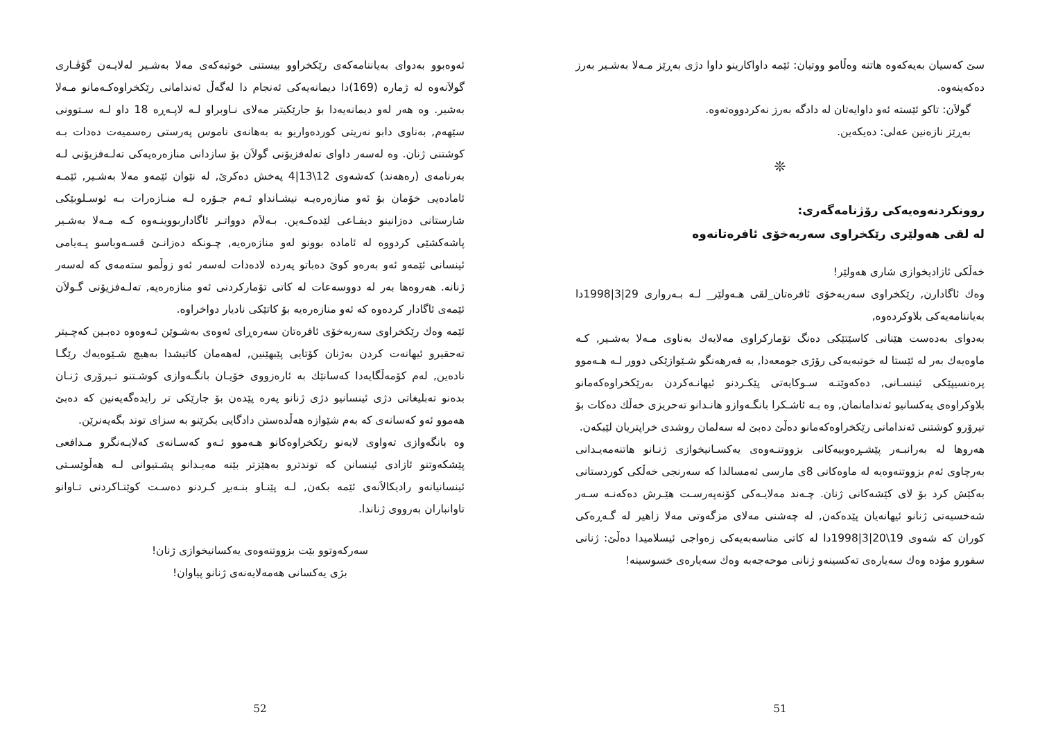سێ کەسیان بەیەکەوە هاتنە وەڵامو ووتیان: ئێمە داواکارینو داوا دژی بەڕێز مـەلا بەشـیر بەرز دەکەینەوە.
گولاَن: تاکو ئێستە ئەو داوایەتان لە دادگە بەرز نەکردووەتەوە.
بەڕێز نازەنین عەلی: دەیکەین.
❊
روونکردنەوەیەکی رۆژنامەگەری:
لە لقی هەولێری رێکخراوی سەربەخۆی ئافرەتانەوە
خەڵکی ئازادیخوازی شاری هەولێر!
وەك ئاگادارن, رێکخراوی سەربەخۆی ئافرەتان_لقی هـەولێر_ لـە بـەرواری 29|3|1998دا بەیاننامەیەکی بلاوکردەوە,
بەدوای بەدەست هێنانی کاسێتێکی دەنگ تۆمارکراوی مەلایەك بەناوی مـەلا بەشـیر, کـە ماوەیەك بەر لە ئێستا لە خوتبەیەکی رۆژی جومعەدا, بە فەرهەنگو شـێوازێکی دوور لـە هـەموو پرەنسیپێکی ئینسـانی, دەکەوێتـە سـوکایەتی پێکـردنو ئیهانـەکردن بەرێکخراوەکەمانو بلاوکراوەی یەکسانیو ئەندامانمان, وە بـە ئاشـکرا بانگـەوازو هانـدانو تەحریزی خەڵك دەکات بۆ تیرۆرو کوشتنی ئەندامانی رێکخراوەکەمانو دەڵێ دەبێ لە سەلمان روشدی خراپتریان لێبکەن.
هەروها لە بەرانبـەر پێشـڕەوییەکانی بزووتنـەوەی یەکسـانیخوازی ژنـانو هاتنەمەیـدانی بەرچاوی ئەم بزووتنەوەیە لە ماوەکانی 8ی مارسی ئەمسالدا کە سەرنجی خەڵکی کوردستانی بەکێش کرد بۆ لای کێشەکانی ژنان. چـەند مەلایـەکی کۆنەپەرسـت هێـرش دەکەنـە سـەر شەخسیەتی ژنانو ئیهانەیان پێدەکەن, لە چەشنی مەلای مزگەوتی مەلا زاهیر لە گـەڕەکی کوران کە شەوی 19\20|3|1998دا لە کاتی مناسەبەیەکی زەواجی ئیسلامیدا دەڵێ: ژنانی سفورو مۆدە وەك سەیارەی تەکسینەو ژنانی موحەجەبە وەك سەیارەی خسوسینە!
51
ئەوەبوو بەدوای بەیاننامەکەی رێکخراوو بیستنی خوتبەکەی مەلا بەشـیر لەلایـەن گۆڤـاری گولاَنەوە لە ژمارە (169)دا دیمانەیەکی ئەنجام دا لەگەڵ ئەندامانی رێکخراوەکـەمانو مـەلا بەشیر. وە هەر لەو دیمانەیەدا بۆ جارێکیتر مەلای نـاوبراو لـە لاپـەڕە 18 داو لـە سـتوونی سێهەم, بەناوی دابو نەریتی کوردەواریو بە بەهانەی ناموس پەرستی رەسمیەت دەدات بـە کوشتنی ژنان. وە لەسەر داوای تەلەفزیۆنی گولاَن بۆ سازدانی منازەرەیەکی تەلـەفزیۆنی لـە بەرنامەی (رەهەند) کەشەوی 12\13|4 پەخش دەکرێ, لە نێوان ئێمەو مەلا بەشـیر, ئێمـە ئامادەیی خۆمان بۆ ئەو منازەرەیـە نیشـانداو ئـەم جـۆرە لـە منـازەرات بـە ئوسـلوبێکی شارستانی دەزانینو دیفـاعی لێدەکـەین. بـەلاَم دوواتـر ئاگاداربووینـەوە کـە مـەلا بەشـیر پاشەکشێی کردووە لە ئامادە بوونو لەو منازەرەیە, چـونکە دەزانـێ قسـەوباسو پـەیامی ئینسانی ئێمەو ئەو بەرەو کوێ دەباتو پەردە لادەدات لەسەر ئەو زوڵمو ستەمەی کە لەسەر ژنانە. هەروەها بەر لە دووسەعات لە کاتی تۆمارکردنی ئەو منازەرەیە, تەلـەفزیۆنی گـولاَن ئێمەی ئاگادار کردەوە کە ئەو منازەرەیە بۆ کاتێکی نادیار دواخراوە.
ئێمە وەك رێکخراوی سەربەخۆی ئافرەتان سەرەڕای ئەوەی بەشـوێن ئـەوەوە دەبـین کەچـیتر تەحقیرو ئیهانەت کردن بەژنان کۆتایی پێبهێنین, لەهەمان کاتیشدا بەهیچ شـێوەیەك رێگـا نادەین, لەم کۆمەڵگایەدا کەسانێك بە ئارەزووی خۆیـان بانگـەوازی کوشـتنو تـیرۆری ژنـان بدەنو تەبلیغاتی دژی ئینسانیو دژی ژنانو پەرە پێدەن بۆ جارێکی تر رایدەگەیەنین کە دەبێ هەموو ئەو کەسانەی کە بەم شێوازە هەڵدەستن دادگایی بکرێنو بە سزای توند بگەیەنرێن.
وە بانگەوازی تەواوی لایەنو رێکخراوەکانو هـەموو ئـەو کەسـانەی کەلایـەنگرو مـدافعی پێشکەوتنو ئازادی ئینسانن کە توندترو بەهێزتر بێنە مەیـدانو پشـتیوانی لـە هەڵوێسـتی ئینسانیانەو رادیکالاَنەی ئێمە بکەن, لـە پێنـاو بنـەبڕ کـردنو دەسـت کوێتـاکردنی تـاوانو تاوانباران بەرووی ژناندا.
سەرکەوتوو بێت بزووتنەوەی یەکسانیخوازی ژنان!
بژی یەکسانی هەمەلایەنەی ژنانو پیاوان!
52